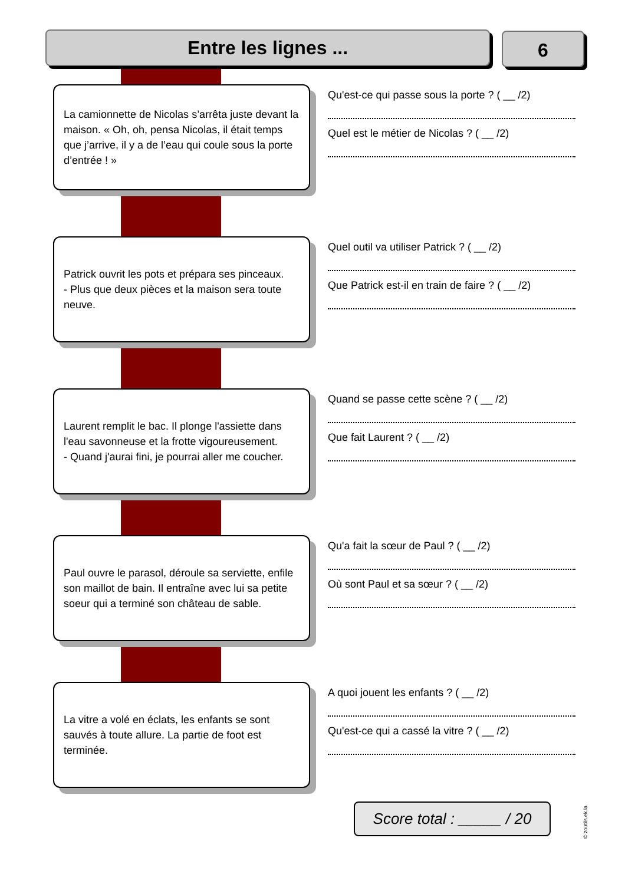Entre les lignes ... 6
La camionnette de Nicolas s’arrêta juste devant la maison. « Oh, oh, pensa Nicolas, il était temps que j’arrive, il y a de l’eau qui coule sous la porte d’entrée ! »
Qu'est-ce qui passe sous la porte ? ( __ /2)
Quel est le métier de Nicolas ? ( __ /2)
Patrick ouvrit les pots et prépara ses pinceaux.
- Plus que deux pièces et la maison sera toute neuve.
Quel outil va utiliser Patrick ? ( __ /2)
Que Patrick est-il en train de faire ? ( __ /2)
Laurent remplit le bac. Il plonge l'assiette dans l'eau savonneuse et la frotte vigoureusement.
- Quand j'aurai fini, je pourrai aller me coucher.
Quand se passe cette scène ? ( __ /2)
Que fait Laurent ? ( __ /2)
Paul ouvre le parasol, déroule sa serviette, enfile son maillot de bain. Il entraîne avec lui sa petite soeur qui a terminé son château de sable.
Qu'a fait la sœur de Paul ? ( __ /2)
Où sont Paul et sa sœur ? ( __ /2)
La vitre a volé en éclats, les enfants se sont sauvés à toute allure. La partie de foot est terminée.
A quoi jouent les enfants ? ( __ /2)
Qu'est-ce qui a cassé la vitre ? ( __ /2)
Score total : _____ / 20
© zoutils.ek.la